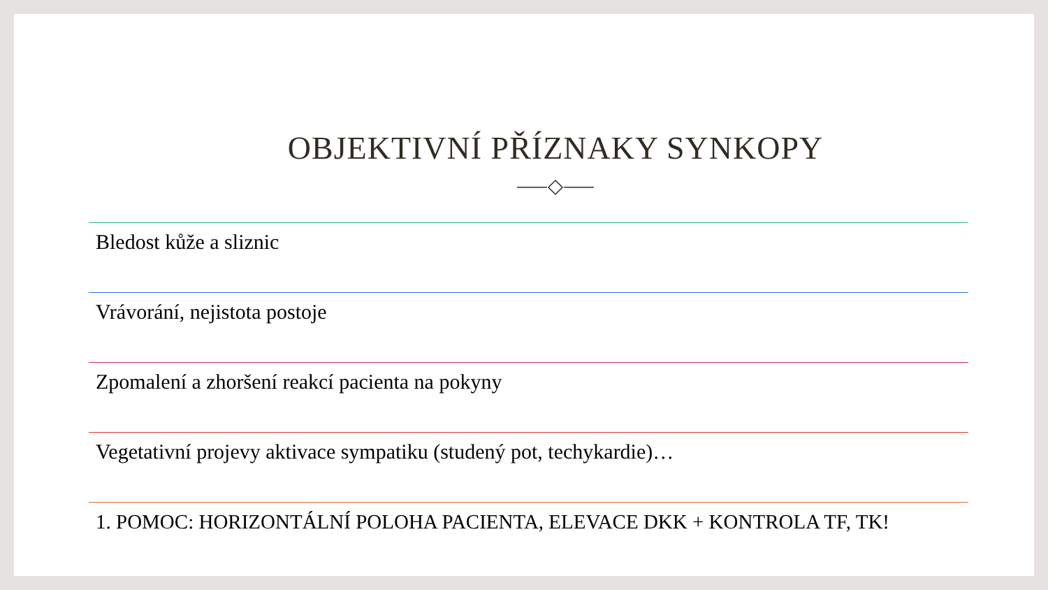OBJEKTIVNÍ PŘÍZNAKY SYNKOPY
Bledost kůže a sliznic
Vrávorání, nejistota postoje
Zpomalení a zhoršení reakcí pacienta na pokyny
Vegetativní projevy aktivace sympatiku (studený pot, techykardie)…
1. POMOC: HORIZONTÁLNÍ POLOHA PACIENTA, ELEVACE DKK + KONTROLA TF, TK!